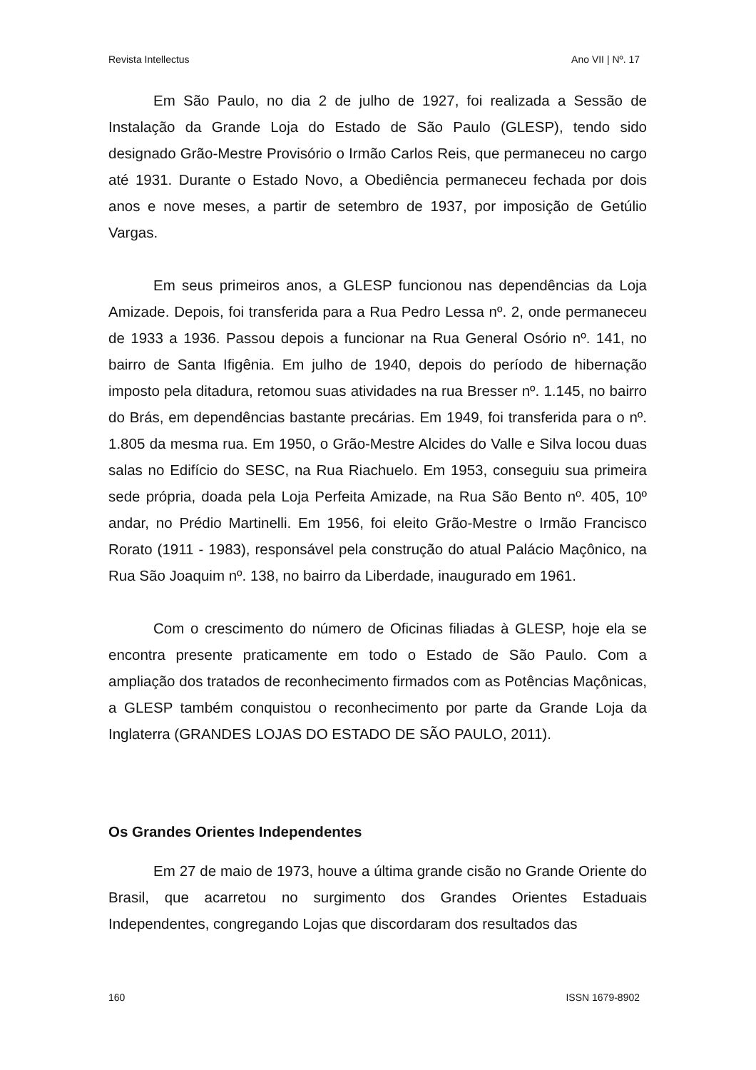Revista Intellectus Ano VII | Nº. 17
Em São Paulo, no dia 2 de julho de 1927, foi realizada a Sessão de Instalação da Grande Loja do Estado de São Paulo (GLESP), tendo sido designado Grão-Mestre Provisório o Irmão Carlos Reis, que permaneceu no cargo até 1931. Durante o Estado Novo, a Obediência permaneceu fechada por dois anos e nove meses, a partir de setembro de 1937, por imposição de Getúlio Vargas.
Em seus primeiros anos, a GLESP funcionou nas dependências da Loja Amizade. Depois, foi transferida para a Rua Pedro Lessa nº. 2, onde permaneceu de 1933 a 1936. Passou depois a funcionar na Rua General Osório nº. 141, no bairro de Santa Ifigênia. Em julho de 1940, depois do período de hibernação imposto pela ditadura, retomou suas atividades na rua Bresser nº. 1.145, no bairro do Brás, em dependências bastante precárias. Em 1949, foi transferida para o nº. 1.805 da mesma rua. Em 1950, o Grão-Mestre Alcides do Valle e Silva locou duas salas no Edifício do SESC, na Rua Riachuelo. Em 1953, conseguiu sua primeira sede própria, doada pela Loja Perfeita Amizade, na Rua São Bento nº. 405, 10º andar, no Prédio Martinelli. Em 1956, foi eleito Grão-Mestre o Irmão Francisco Rorato (1911 - 1983), responsável pela construção do atual Palácio Maçônico, na Rua São Joaquim nº. 138, no bairro da Liberdade, inaugurado em 1961.
Com o crescimento do número de Oficinas filiadas à GLESP, hoje ela se encontra presente praticamente em todo o Estado de São Paulo. Com a ampliação dos tratados de reconhecimento firmados com as Potências Maçônicas, a GLESP também conquistou o reconhecimento por parte da Grande Loja da Inglaterra (GRANDES LOJAS DO ESTADO DE SÃO PAULO, 2011).
Os Grandes Orientes Independentes
Em 27 de maio de 1973, houve a última grande cisão no Grande Oriente do Brasil, que acarretou no surgimento dos Grandes Orientes Estaduais Independentes, congregando Lojas que discordaram dos resultados das
160 ISSN 1679-8902